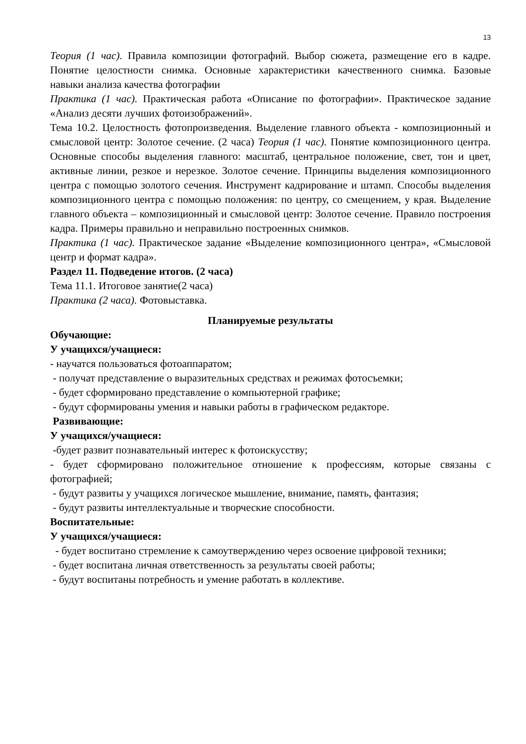13
Теория (1 час). Правила композиции фотографий. Выбор сюжета, размещение его в кадре. Понятие целостности снимка. Основные характеристики качественного снимка. Базовые навыки анализа качества фотографии
Практика (1 час). Практическая работа «Описание по фотографии». Практическое задание «Анализ десяти лучших фотоизображений».
Тема 10.2. Целостность фотопроизведения. Выделение главного объекта - композиционный и смысловой центр: Золотое сечение. (2 часа) Теория (1 час). Понятие композиционного центра. Основные способы выделения главного: масштаб, центральное положение, свет, тон и цвет, активные линии, резкое и нерезкое. Золотое сечение. Принципы выделения композиционного центра с помощью золотого сечения. Инструмент кадрирование и штамп. Способы выделения композиционного центра с помощью положения: по центру, со смещением, у края. Выделение главного объекта – композиционный и смысловой центр: Золотое сечение. Правило построения кадра. Примеры правильно и неправильно построенных снимков.
Практика (1 час). Практическое задание «Выделение композиционного центра», «Смысловой центр и формат кадра».
Раздел 11. Подведение итогов. (2 часа)
Тема 11.1. Итоговое занятие(2 часа)
Практика (2 часа). Фотовыставка.
Планируемые результаты
Обучающие:
У учащихся/учащиеся:
- научатся пользоваться фотоаппаратом;
- получат представление о выразительных средствах и режимах фотосъемки;
- будет сформировано представление о компьютерной графике;
- будут сформированы умения и навыки работы в графическом редакторе.
Развивающие:
У учащихся/учащиеся:
-будет развит познавательный интерес к фотоискусству;
- будет сформировано положительное отношение к профессиям, которые связаны с фотографией;
- будут развиты у учащихся логическое мышление, внимание, память, фантазия;
- будут развиты интеллектуальные и творческие способности.
Воспитательные:
У учащихся/учащиеся:
- будет воспитано стремление к самоутверждению через освоение цифровой техники;
- будет воспитана личная ответственность за результаты своей работы;
- будут воспитаны потребность и умение работать в коллективе.